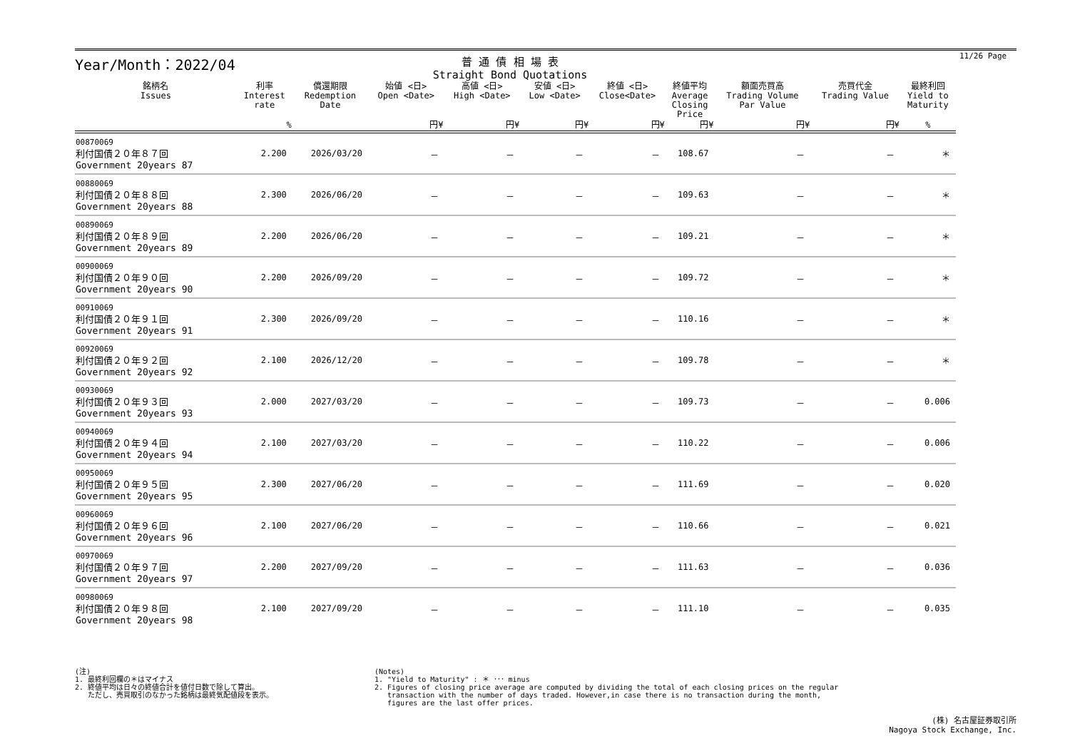Year/Month：2022/04
普 通 債 相 場 表
Straight Bond Quotations
11/26 Page
| 銘柄名 Issues | 利率 Interest rate | 償還期限 Redemption Date | 始値 <日> Open <Date> | 高値 <日> High <Date> | 安値 <日> Low <Date> | 終値 <日> Close<Date> | 終値平均 Average Closing Price | 額面売買高 Trading Volume Par Value | 売買代金 Trading Value | 最終利回 Yield to Maturity |
| --- | --- | --- | --- | --- | --- | --- | --- | --- | --- | --- |
| | % | | 円¥ | 円¥ | 円¥ | 円¥ | 円¥ | 円¥ | 円¥ | % |
| 00870069 利付国債２０年８７回 Government 20years 87 | 2.200 | 2026/03/20 | － | － | － | － | 108.67 | － | － | ＊ |
| 00880069 利付国債２０年８８回 Government 20years 88 | 2.300 | 2026/06/20 | － | － | － | － | 109.63 | － | － | ＊ |
| 00890069 利付国債２０年８９回 Government 20years 89 | 2.200 | 2026/06/20 | － | － | － | － | 109.21 | － | － | ＊ |
| 00900069 利付国債２０年９０回 Government 20years 90 | 2.200 | 2026/09/20 | － | － | － | － | 109.72 | － | － | ＊ |
| 00910069 利付国債２０年９１回 Government 20years 91 | 2.300 | 2026/09/20 | － | － | － | － | 110.16 | － | － | ＊ |
| 00920069 利付国債２０年９２回 Government 20years 92 | 2.100 | 2026/12/20 | － | － | － | － | 109.78 | － | － | ＊ |
| 00930069 利付国債２０年９３回 Government 20years 93 | 2.000 | 2027/03/20 | － | － | － | － | 109.73 | － | － | 0.006 |
| 00940069 利付国債２０年９４回 Government 20years 94 | 2.100 | 2027/03/20 | － | － | － | － | 110.22 | － | － | 0.006 |
| 00950069 利付国債２０年９５回 Government 20years 95 | 2.300 | 2027/06/20 | － | － | － | － | 111.69 | － | － | 0.020 |
| 00960069 利付国債２０年９６回 Government 20years 96 | 2.100 | 2027/06/20 | － | － | － | － | 110.66 | － | － | 0.021 |
| 00970069 利付国債２０年９７回 Government 20years 97 | 2.200 | 2027/09/20 | － | － | － | － | 111.63 | － | － | 0.036 |
| 00980069 利付国債２０年９８回 Government 20years 98 | 2.100 | 2027/09/20 | － | － | － | － | 111.10 | － | － | 0.035 |
(注)
1. 最終利回欄の＊はマイナス
2. 終値平均は日々の終値合計を値付日数で除して算出。
ただし、売買取引のなかった銘柄は最終気配値段を表示。
(Notes)
1. "Yield to Maturity" : ＊ ･･･ minus
2. Figures of closing price average are computed by dividing the total of each closing prices on the regular
transaction with the number of days traded. However,in case there is no transaction during the month,
figures are the last offer prices.
(株) 名古屋証券取引所
Nagoya Stock Exchange, Inc.